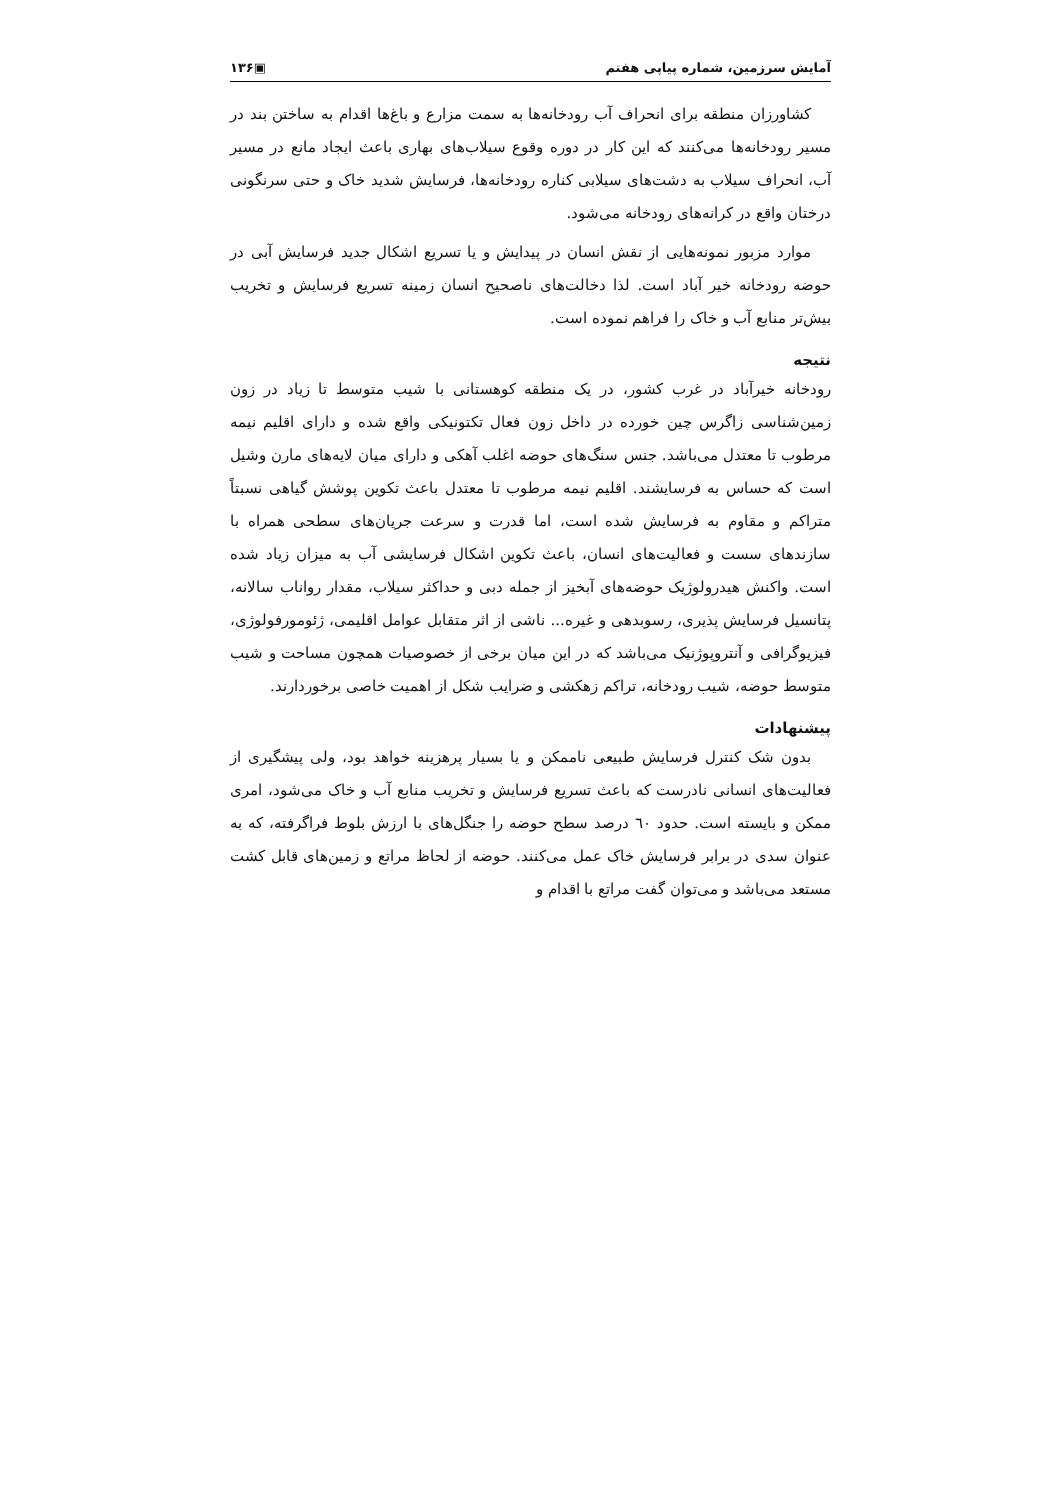آمایش سرزمین، شماره پیاپی هفتم ▣۱۳۶
کشاورزان منطقه برای انحراف آب رودخانه‌ها به سمت مزارع و باغ‌ها اقدام به ساختن بند در مسیر رودخانه‌ها می‌کنند که این کار در دوره وقوع سیلاب‌های بهاری باعث ایجاد مانع در مسیر آب، انحراف سیلاب به دشت‌های سیلابی کناره رودخانه‌ها، فرسایش شدید خاک و حتی سرنگونی درختان واقع در کرانه‌های رودخانه می‌شود.
موارد مزبور نمونه‌هایی از نقش انسان در پیدایش و یا تسریع اشکال جدید فرسایش آبی در حوضه رودخانه خیر آباد است. لذا دخالت‌های ناصحیح انسان زمینه تسریع فرسایش و تخریب بیش‌تر منابع آب و خاک را فراهم نموده است.
نتیجه
رودخانه خیرآباد در غرب کشور، در یک منطقه کوهستانی با شیب متوسط تا زیاد در زون زمین‌شناسی زاگرس چین خورده در داخل زون فعال تکتونیکی واقع شده و دارای اقلیم نیمه مرطوب تا معتدل می‌باشد. جنس سنگ‌های حوضه اغلب آهکی و دارای میان لایه‌های مارن وشیل است که حساس به فرسایشند. اقلیم نیمه مرطوب تا معتدل باعث تکوین پوشش گیاهی نسبتاً متراکم و مقاوم به فرسایش شده است، اما قدرت و سرعت جریان‌های سطحی همراه با سازندهای سست و فعالیت‌های انسان، باعث تکوین اشکال فرسایشی آب به میزان زیاد شده است. واکنش هیدرولوژیک حوضه‌های آبخیز از جمله دبی و حداکثر سیلاب، مقدار رواناب سالانه، پتانسیل فرسایش پذیری، رسوبدهی و غیره... ناشی از اثر متقابل عوامل اقلیمی، ژئومورفولوژی، فیزیوگرافی و آنتروپوژنیک می‌باشد که در این میان برخی از خصوصیات همچون مساحت و شیب متوسط حوضه، شیب رودخانه، تراکم زهکشی و ضرایب شکل از اهمیت خاصی برخوردارند.
پیشنهادات
بدون شک کنترل فرسایش طبیعی ناممکن و یا بسیار پرهزینه خواهد بود، ولی پیشگیری از فعالیت‌های انسانی نادرست که باعث تسریع فرسایش و تخریب منابع آب و خاک می‌شود، امری ممکن و بایسته است. حدود ٦٠ درصد سطح حوضه را جنگل‌های با ارزش بلوط فراگرفته، که به عنوان سدی در برابر فرسایش خاک عمل می‌کنند. حوضه از لحاظ مراتع و زمین‌های قابل کشت مستعد می‌باشد و می‌توان گفت مراتع با اقدام و